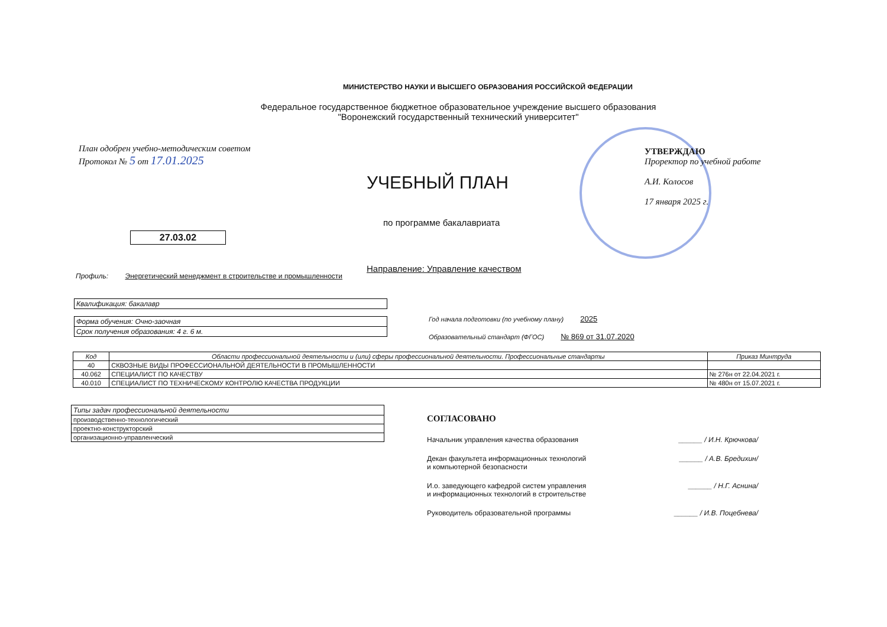МИНИСТЕРСТВО НАУКИ И ВЫСШЕГО ОБРАЗОВАНИЯ РОССИЙСКОЙ ФЕДЕРАЦИИ
Федеральное государственное бюджетное образовательное учреждение высшего образования
"Воронежский государственный технический университет"
План одобрен учебно-методическим советом
Протокол № 5 от 17.01.2025
УТВЕРЖДАЮ
Проректор по учебной работе
А.И. Колосов
17 января 2025 г.
УЧЕБНЫЙ ПЛАН
по программе бакалавриата
27.03.02
Направление: Управление качеством
Профиль: Энергетический менеджмент в строительстве и промышленности
| Квалификация: бакалавр |
| Форма обучения: Очно-заочная |
| Срок получения образования: 4 г. 6 м. |
Год начала подготовки (по учебному плану) 2025
Образовательный стандарт (ФГОС) № 869 от 31.07.2020
| Код | Области профессиональной деятельности и (или) сферы профессиональной деятельности. Профессиональные стандарты | Приказ Минтруда |
| --- | --- | --- |
| 40 | СКВОЗНЫЕ ВИДЫ ПРОФЕССИОНАЛЬНОЙ ДЕЯТЕЛЬНОСТИ В ПРОМЫШЛЕННОСТИ | |
| 40.062 | СПЕЦИАЛИСТ ПО КАЧЕСТВУ | № 276н от 22.04.2021 г. |
| 40.010 | СПЕЦИАЛИСТ ПО ТЕХНИЧЕСКОМУ КОНТРОЛЮ КАЧЕСТВА ПРОДУКЦИИ | № 480н от 15.07.2021 г. |
| Типы задач профессиональной деятельности |
| производственно-технологический |
| проектно-конструкторский |
| организационно-управленческий |
СОГЛАСОВАНО
Начальник управления качества образования ______ / И.Н. Крючкова/
Декан факультета информационных технологий
и компьютерной безопасности ______ / А.В. Бредихин/
И.о. заведующего кафедрой систем управления
и информационных технологий в строительстве ______ / Н.Г. Аснина/
Руководитель образовательной программы ______ / И.В. Поцебнева/